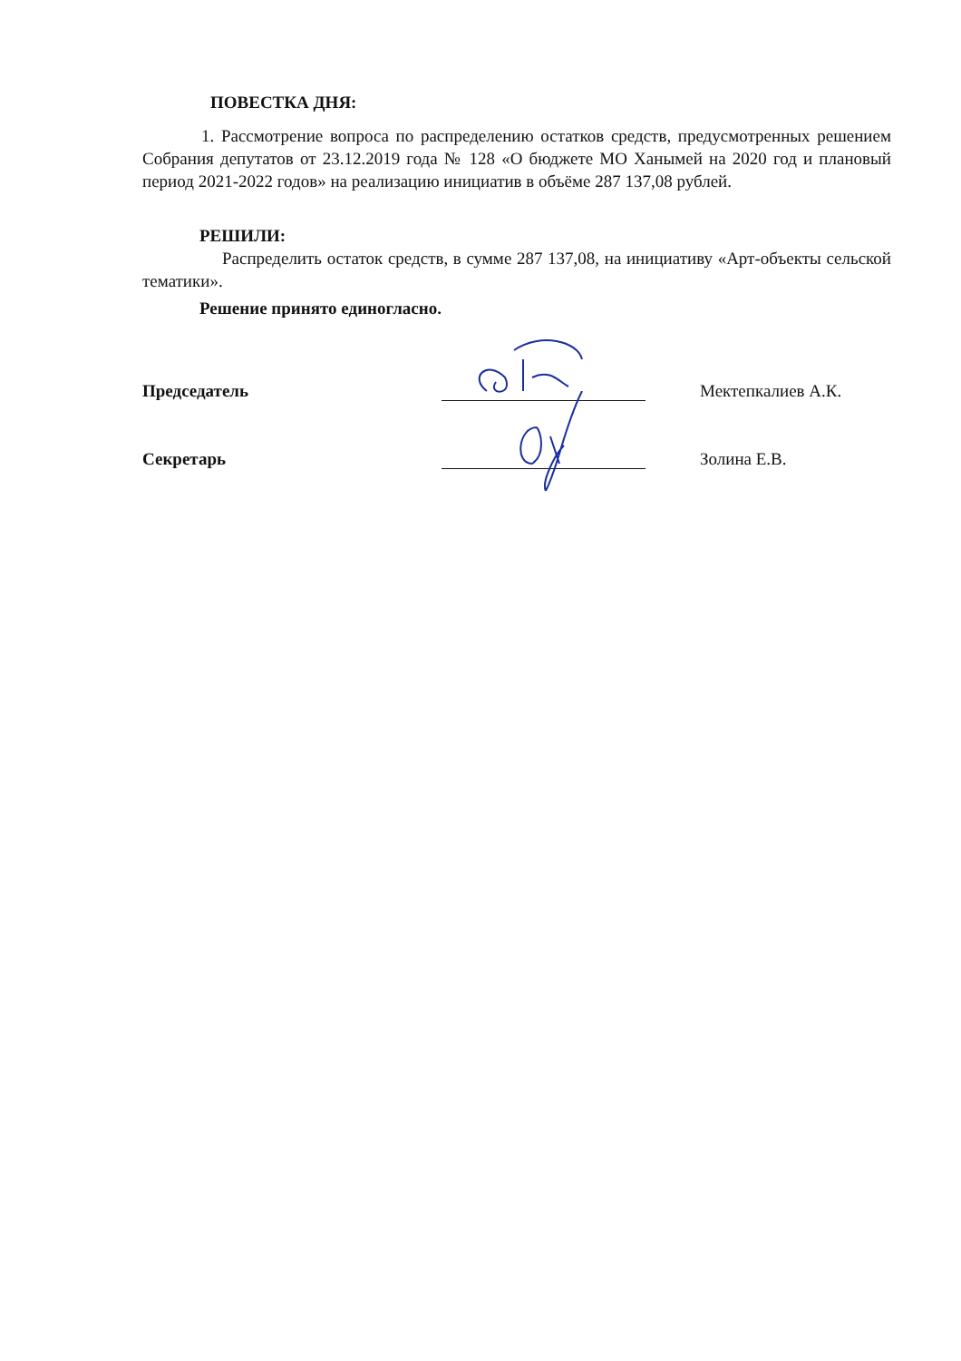ПОВЕСТКА ДНЯ:
1. Рассмотрение вопроса по распределению остатков средств, предусмотренных решением Собрания депутатов от 23.12.2019 года № 128 «О бюджете МО Ханымей на 2020 год и плановый период 2021-2022 годов» на реализацию инициатив в объёме 287 137,08 рублей.
РЕШИЛИ:
Распределить остаток средств, в сумме 287 137,08, на инициативу «Арт-объекты сельской тематики».
Решение принято единогласно.
Председатель
Мектепкалиев А.К.
Секретарь
Золина Е.В.